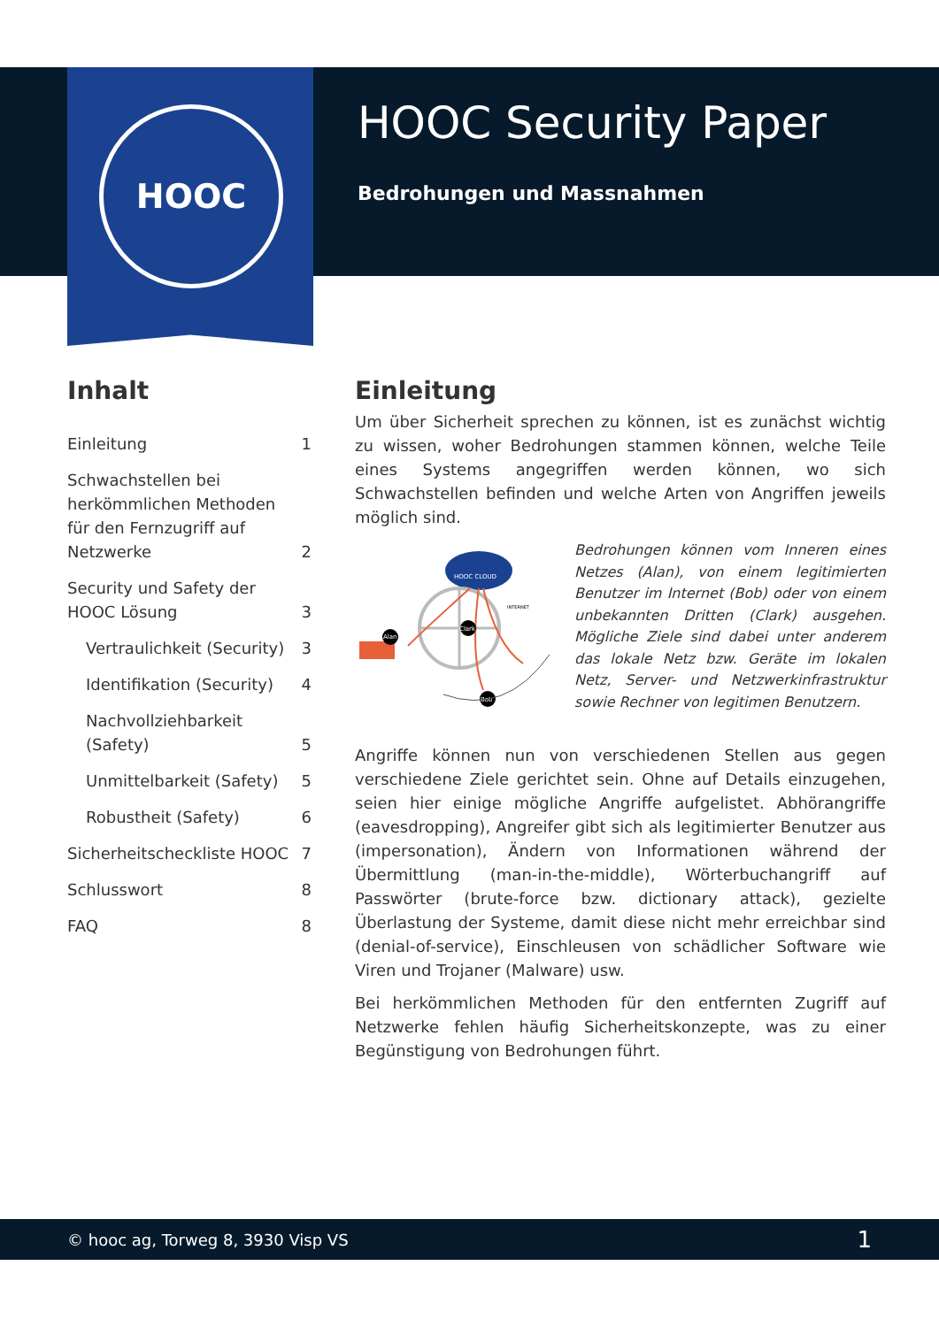HOOC
HOOC Security Paper
Bedrohungen und Massnahmen
Inhalt
Einleitung 1
Schwachstellen bei herkömmlichen Methoden für den Fernzugriff auf Netzwerke 2
Security und Safety der HOOC Lösung 3
Vertraulichkeit (Security) 3
Identifikation (Security) 4
Nachvollziehbarkeit (Safety) 5
Unmittelbarkeit (Safety) 5
Robustheit (Safety) 6
Sicherheitscheckliste HOOC 7
Schlusswort 8
FAQ 8
Einleitung
Um über Sicherheit sprechen zu können, ist es zunächst wichtig zu wissen, woher Bedrohungen stammen können, welche Teile eines Systems angegriffen werden können, wo sich Schwachstellen befinden und welche Arten von Angriffen jeweils möglich sind.
HOOC CLOUD
Alan
Clark
Bob
INTERNET
Bedrohungen können vom Inneren eines Netzes (Alan), von einem legitimierten Benutzer im Internet (Bob) oder von einem unbekannten Dritten (Clark) ausgehen. Mögliche Ziele sind dabei unter anderem das lokale Netz bzw. Geräte im lokalen Netz, Server- und Netzwerkinfrastruktur sowie Rechner von legitimen Benutzern.
Angriffe können nun von verschiedenen Stellen aus gegen verschiedene Ziele gerichtet sein. Ohne auf Details einzugehen, seien hier einige mögliche Angriffe aufgelistet. Abhörangriffe (eavesdropping), Angreifer gibt sich als legitimierter Benutzer aus (impersonation), Ändern von Informationen während der Übermittlung (man-in-the-middle), Wörterbuchangriff auf Passwörter (brute-force bzw. dictionary attack), gezielte Überlastung der Systeme, damit diese nicht mehr erreichbar sind (denial-of-service), Einschleusen von schädlicher Software wie Viren und Trojaner (Malware) usw.
Bei herkömmlichen Methoden für den entfernten Zugriff auf Netzwerke fehlen häufig Sicherheitskonzepte, was zu einer Begünstigung von Bedrohungen führt.
© hooc ag, Torweg 8, 3930 Visp VS 1